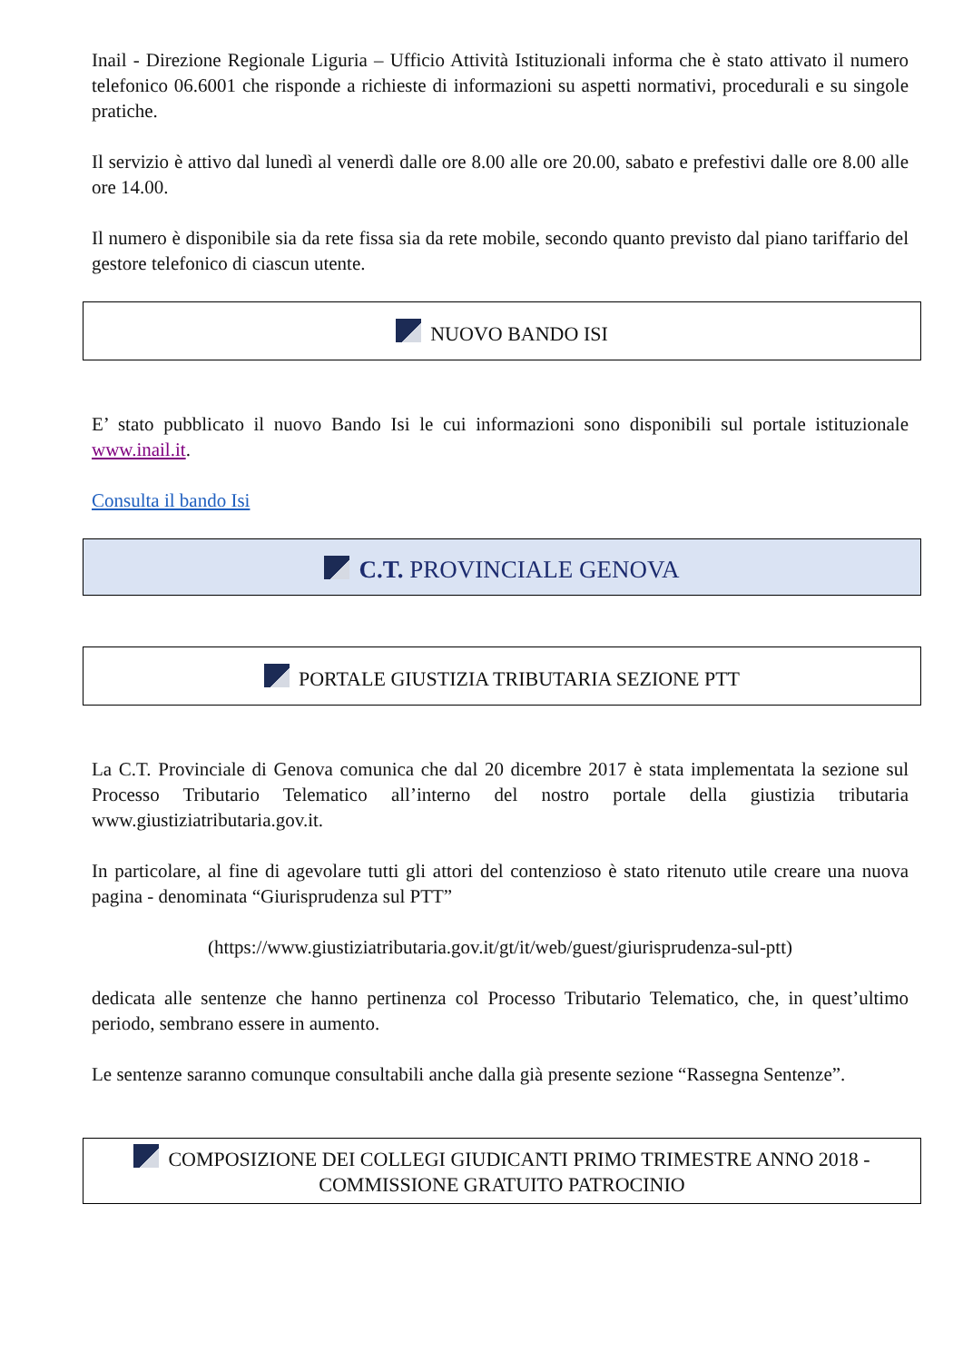Inail - Direzione Regionale Liguria – Ufficio Attività Istituzionali informa che è stato attivato il numero telefonico 06.6001 che risponde a richieste di informazioni su aspetti normativi, procedurali e su singole pratiche.
Il servizio è attivo dal lunedì al venerdì dalle ore 8.00 alle ore 20.00, sabato e prefestivi dalle ore 8.00 alle ore 14.00.
Il numero è disponibile sia da rete fissa sia da rete mobile, secondo quanto previsto dal piano tariffario del gestore telefonico di ciascun utente.
NUOVO BANDO ISI
E’ stato pubblicato il nuovo Bando Isi le cui informazioni sono disponibili sul portale istituzionale www.inail.it.
Consulta il bando Isi
C.T. PROVINCIALE GENOVA
PORTALE GIUSTIZIA TRIBUTARIA SEZIONE PTT
La C.T. Provinciale di Genova comunica che dal 20 dicembre 2017 è stata implementata la sezione sul Processo Tributario Telematico all’interno del nostro portale della giustizia tributaria www.giustiziatributaria.gov.it.
In particolare, al fine di agevolare tutti gli attori del contenzioso è stato ritenuto utile creare una nuova pagina - denominata “Giurisprudenza sul PTT”
(https://www.giustiziatributaria.gov.it/gt/it/web/guest/giurisprudenza-sul-ptt)
dedicata alle sentenze che hanno pertinenza col Processo Tributario Telematico, che, in quest’ultimo periodo, sembrano essere in aumento.
Le sentenze saranno comunque consultabili anche dalla già presente sezione “Rassegna Sentenze”.
COMPOSIZIONE DEI COLLEGI GIUDICANTI PRIMO TRIMESTRE ANNO 2018 - COMMISSIONE GRATUITO PATROCINIO